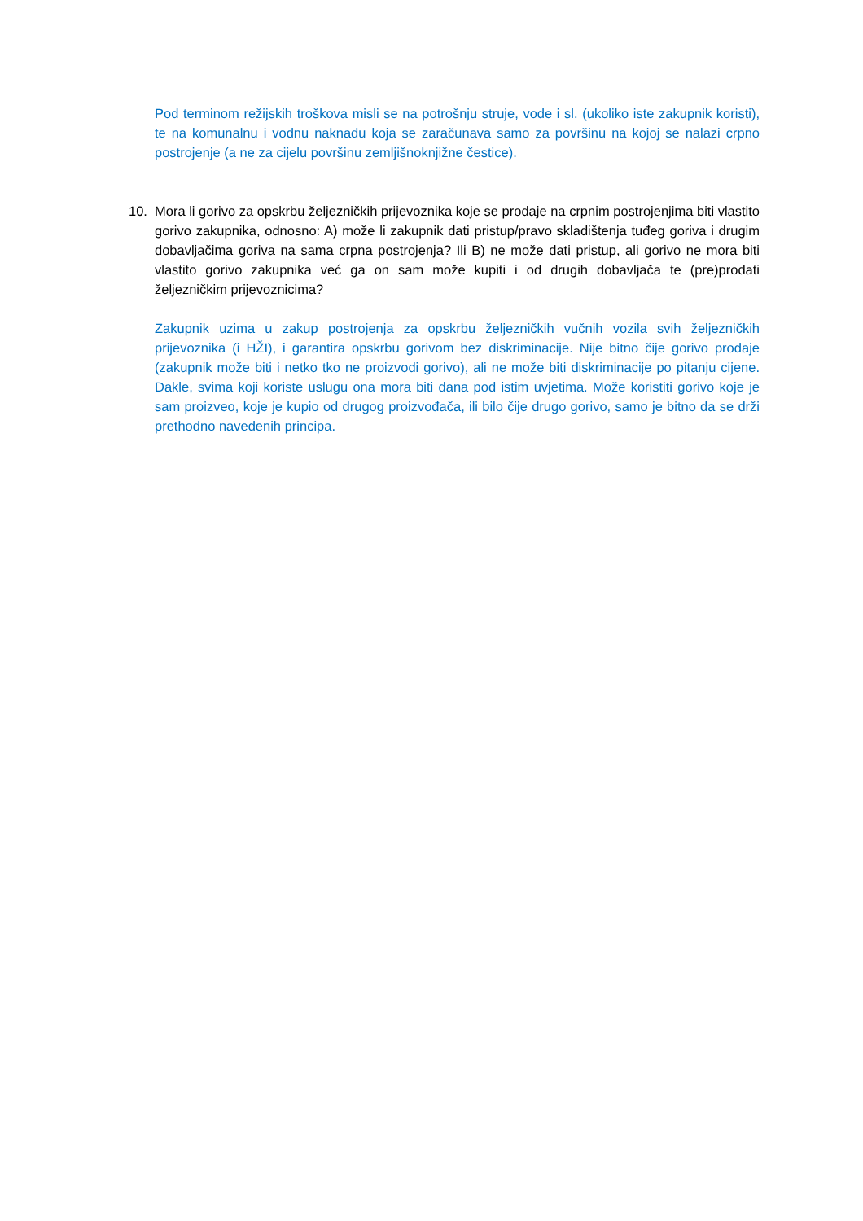Pod terminom režijskih troškova misli se na potrošnju struje, vode i sl. (ukoliko iste zakupnik koristi), te na komunalnu i vodnu naknadu koja se zaračunava samo za površinu na kojoj se nalazi crpno postrojenje (a ne za cijelu površinu zemljišnoknjižne čestice).
10. Mora li gorivo za opskrbu željezničkih prijevoznika koje se prodaje na crpnim postrojenjima biti vlastito gorivo zakupnika, odnosno: A) može li zakupnik dati pristup/pravo skladištenja tuđeg goriva i drugim dobavljačima goriva na sama crpna postrojenja? Ili B) ne može dati pristup, ali gorivo ne mora biti vlastito gorivo zakupnika već ga on sam može kupiti i od drugih dobavljača te (pre)prodati željezničkim prijevoznicima?
Zakupnik uzima u zakup postrojenja za opskrbu željezničkih vučnih vozila svih željezničkih prijevoznika (i HŽI), i garantira opskrbu gorivom bez diskriminacije. Nije bitno čije gorivo prodaje (zakupnik može biti i netko tko ne proizvodi gorivo), ali ne može biti diskriminacije po pitanju cijene. Dakle, svima koji koriste uslugu ona mora biti dana pod istim uvjetima. Može koristiti gorivo koje je sam proizveo, koje je kupio od drugog proizvođača, ili bilo čije drugo gorivo, samo je bitno da se drži prethodno navedenih principa.